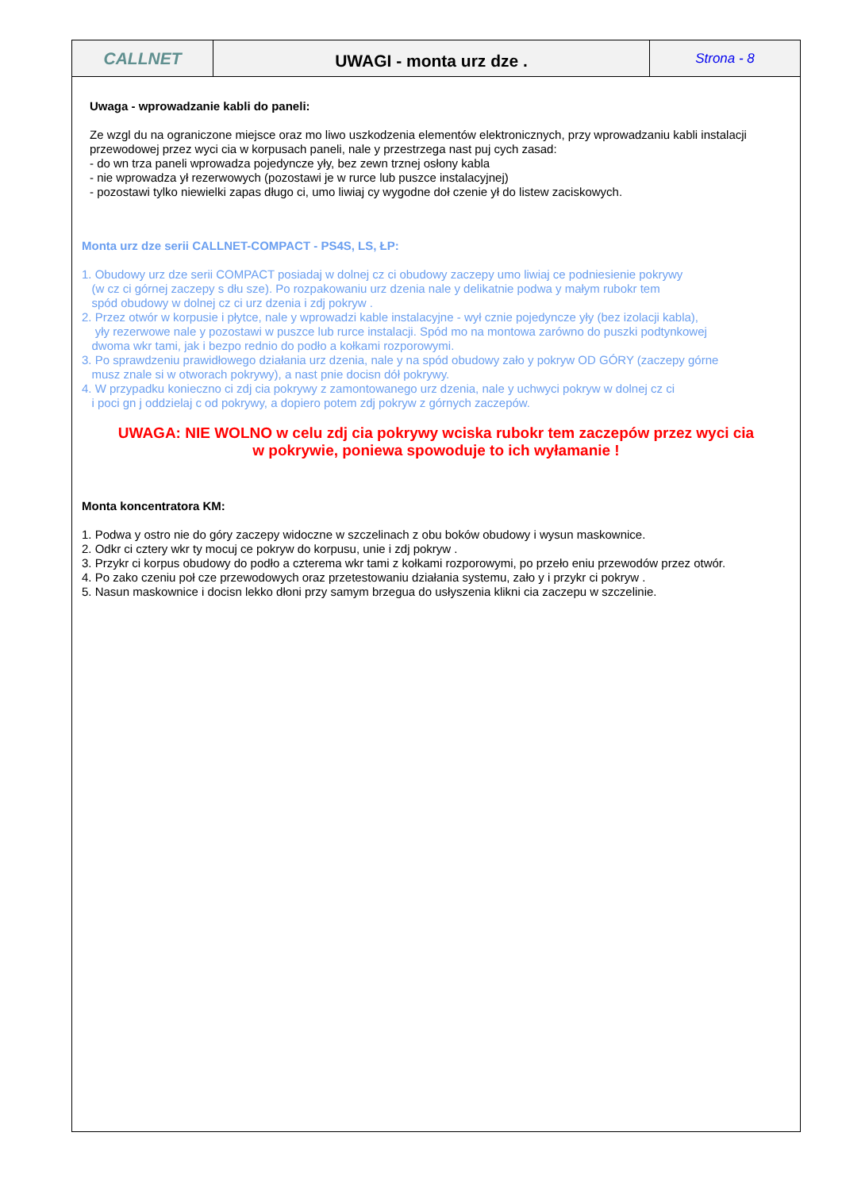CALLNET
UWAGI - monta urz dze .
Strona - 8
Uwaga - wprowadzanie kabli do paneli:
Ze wzgl du na ograniczone miejsce oraz mo liwo uszkodzenia elementów elektronicznych, przy wprowadzaniu kabli instalacji przewodowej przez wyci cia w korpusach paneli, nale y przestrzega nast puj cych zasad:
- do wn trza paneli wprowadza pojedyncze yły, bez zewn trznej osłony kabla
- nie wprowadza ył rezerwowych (pozostawi je w rurce lub puszce instalacyjnej)
- pozostawi tylko niewielki zapas długo ci, umo liwiaj cy wygodne doł czenie ył do listew zaciskowych.
Monta urz dze serii CALLNET-COMPACT - PS4S, LS, ŁP:
1. Obudowy urz dze serii COMPACT posiadaj w dolnej cz ci obudowy zaczepy umo liwiaj ce podniesienie pokrywy
(w cz ci górnej zaczepy s dłu sze). Po rozpakowaniu urz dzenia nale y delikatnie podwa y małym rubokr tem
spód obudowy w dolnej cz ci urz dzenia i zdj pokryw .
2. Przez otwór w korpusie i płytce, nale y wprowadzi kable instalacyjne - wył cznie pojedyncze yły (bez izolacji kabla),
yły rezerwowe nale y pozostawi w puszce lub rurce instalacji. Spód mo na montowa zarówno do puszki podtynkowej
dwoma wkr tami, jak i bezpo rednio do podło a kołkami rozporowymi.
3. Po sprawdzeniu prawidłowego działania urz dzenia, nale y na spód obudowy zało y pokryw OD GÓRY (zaczepy górne
musz znale si w otworach pokrywy), a nast pnie docisn dół pokrywy.
4. W przypadku konieczno ci zdj cia pokrywy z zamontowanego urz dzenia, nale y uchwyci pokryw w dolnej cz ci
i poci gn j oddzielaj c od pokrywy, a dopiero potem zdj pokryw z górnych zaczepów.
UWAGA: NIE WOLNO w celu zdj cia pokrywy wciska rubokr tem zaczepów przez wyci cia
w pokrywie, poniewa spowoduje to ich wyłamanie !
Monta koncentratora KM:
1. Podwa y ostro nie do góry zaczepy widoczne w szczelinach z obu boków obudowy i wysun maskownice.
2. Odkr ci cztery wkr ty mocuj ce pokryw do korpusu, unie i zdj pokryw .
3. Przykr ci korpus obudowy do podło a czterema wkr tami z kołkami rozporowymi, po przeło eniu przewodów przez otwór.
4. Po zako czeniu poł cze przewodowych oraz przetestowaniu działania systemu, zało y i przykr ci pokryw .
5. Nasun maskownice i docisn lekko dłoni przy samym brzegua do usłyszenia klikni cia zaczepu w szczelinie.